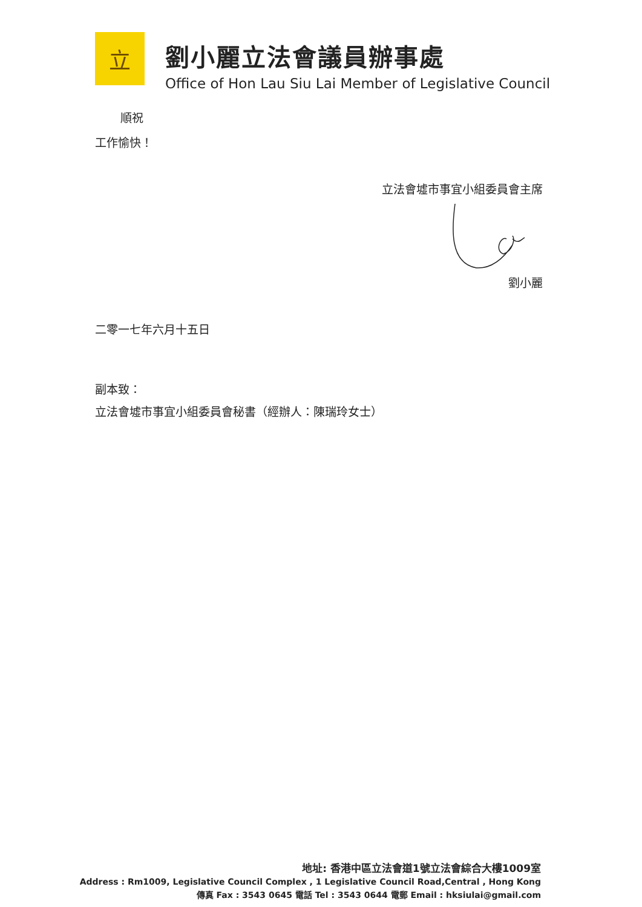立
劉小麗立法會議員辦事處
Office of Hon Lau Siu Lai Member of Legislative Council
順祝
工作愉快！
立法會墟市事宜小組委員會主席
劉小麗
二零一七年六月十五日
副本致：
立法會墟市事宜小組委員會秘書（經辦人：陳瑞玲女士）
地址: 香港中區立法會道1號立法會綜合大樓1009室
Address : Rm1009, Legislative Council Complex , 1 Legislative Council Road,Central , Hong Kong
傳真 Fax : 3543 0645 電話 Tel : 3543 0644 電郵 Email : hksiulai@gmail.com